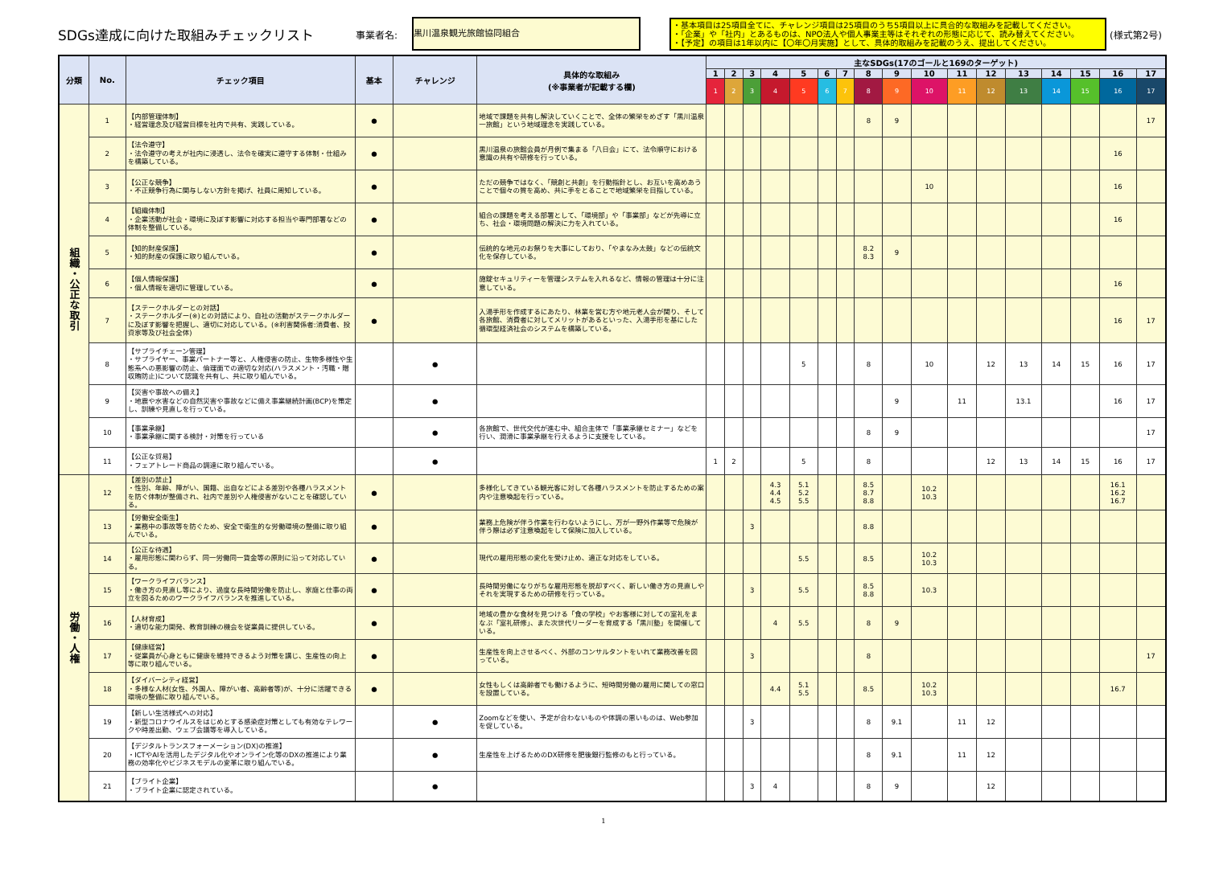SDGs達成に向けた取組みチェックリスト
事業者名:
黒川温泉観光旅館協同組合
・基本項目は25項目全てに、チャレンジ項目は25項目のうち5項目以上に具合的な取組みを記載してください。
・「企業」や「社内」とあるものは、NPO法人や個人事業主等はそれぞれの形態に応じて、読み替えてください。
・【予定】の項目は1年以内に【〇年〇月実施】として、具体的取組みを記載のうえ、提出してください。
(様式第2号)
| 分類 | No. | チェック項目 | 基本 | チャレンジ | 具体的な取組み (※事業者が記載する欄) | 主なSDGs(17のゴールと169のターゲット) | | | | | | | | | | | | | | | | |
| --- | --- | --- | --- | --- | --- | --- | --- | --- | --- | --- | --- | --- | --- | --- | --- | --- | --- | --- | --- | --- | --- | --- |
| | | | | | | 1 | 2 | 3 | 4 | 5 | 6 | 7 | 8 | 9 | 10 | 11 | 12 | 13 | 14 | 15 | 16 | 17 |
| | | | | | | 1 | 2 | 3 | 4 | 5 | 6 | 7 | 8 | 9 | 10 | 11 | 12 | 13 | 14 | 15 | 16 | 17 |
| 組織・公正な取引 | 1 | 【内部管理体制】 ・経営理念及び経営目標を社内で共有、実践している。 | ● | | 地域で課題を共有し解決していくことで、全体の繁栄をめざす「黒川温泉一旅館」という地域理念を実践している。 | | | | | | | | 8 | 9 | | | | | | | | 17 |
| | 2 | 【法令遵守】 ・法令遵守の考えが社内に浸透し、法令を確実に遵守する体制・仕組みを構築している。 | ● | | 黒川温泉の旅館会員が月例で集まる「八日会」にて、法令順守における意識の共有や研修を行っている。 | | | | | | | | | | | | | | | | 16 | |
| | 3 | 【公正な競争】 ・不正競争行為に関与しない方針を掲げ、社員に周知している。 | ● | | ただの競争ではなく、「競創と共創」を行動指針とし、お互いを高めあうことで個々の質を高め、共に手をとることで地域繁栄を目指している。 | | | | | | | | | | 10 | | | | | | 16 | |
| | 4 | 【組織体制】 ・企業活動が社会・環境に及ぼす影響に対応する担当や専門部署などの体制を整備している。 | ● | | 組合の課題を考える部署として、「環境部」や「事業部」などが先導に立ち、社会・環境問題の解決に力を入れている。 | | | | | | | | | | | | | | | | 16 | |
| | 5 | 【知的財産保護】 ・知的財産の保護に取り組んでいる。 | ● | | 伝統的な地元のお祭りを大事にしており、「やまなみ太鼓」などの伝統文化を保存している。 | | | | | | | | 8.2 8.3 | 9 | | | | | | | | |
| | 6 | 【個人情報保護】 ・個人情報を適切に管理している。 | ● | | 施錠セキュリティーを管理システムを入れるなど、情報の管理は十分に注意している。 | | | | | | | | | | | | | | | | 16 | |
| | 7 | 【ステークホルダーとの対話】 ・ステークホルダー(※)との対話により、自社の活動がステークホルダーに及ぼす影響を把握し、適切に対応している。(※利害関係者:消費者、投資家等及び社会全体) | ● | | 入湯手形を作成するにあたり、林業を営む方や地元老人会が関り、そして各旅館、消費者に対してメリットがあるといった、入湯手形を基にした循環型経済社会のシステムを構築している。 | | | | | | | | | | | | | | | | 16 | 17 |
| | 8 | 【サプライチェーン管理】 ・サプライヤー、事業パートナー等と、人権侵害の防止、生物多様性や生態系への悪影響の防止、倫理面での適切な対応(ハラスメント・汚職・贈収賄防止)について認識を共有し、共に取り組んでいる。 | | ● | | | | | | 5 | | | 8 | | 10 | | 12 | 13 | 14 | 15 | 16 | 17 |
| | 9 | 【災害や事故への備え】 ・地震や水害などの自然災害や事故などに備え事業継続計画(BCP)を策定し、訓練や見直しを行っている。 | | ● | | | | | | | | | | 9 | | 11 | | 13.1 | | | 16 | 17 |
| | 10 | 【事業承継】 ・事業承継に関する検討・対策を行っている | | ● | 各旅館で、世代交代が進む中、組合主体で「事業承継セミナー」などを行い、潤滑に事業承継を行えるように支援をしている。 | | | | | | | | 8 | 9 | | | | | | | | 17 |
| | 11 | 【公正な貿易】 ・フェアトレード商品の調達に取り組んでいる。 | | ● | | 1 | 2 | | | 5 | | | 8 | | | | 12 | 13 | 14 | 15 | 16 | 17 |
| 労働・人権 | 12 | 【差別の禁止】 ・性別、年齢、障がい、国籍、出自などによる差別や各種ハラスメントを防ぐ体制が整備され、社内で差別や人権侵害がないことを確認している。 | ● | | 多様化してきている観光客に対して各種ハラスメントを防止するための案内や注意喚起を行っている。 | | | | 4.3 4.4 4.5 | 5.1 5.2 5.5 | | | 8.5 8.7 8.8 | | 10.2 10.3 | | | | | | 16.1 16.2 16.7 | |
| | 13 | 【労働安全衛生】 ・業務中の事故等を防ぐため、安全で衛生的な労働環境の整備に取り組んでいる。 | ● | | 業務上危険が伴う作業を行わないようにし、万が一野外作業等で危険が伴う際は必ず注意喚起をして保険に加入している。 | | | 3 | | | | | 8.8 | | | | | | | | | |
| | 14 | 【公正な待遇】 ・雇用形態に関わらず、同一労働同一賃金等の原則に沿って対応している。 | ● | | 現代の雇用形態の変化を受け止め、適正な対応をしている。 | | | | | 5.5 | | | 8.5 | | 10.2 10.3 | | | | | | | |
| | 15 | 【ワークライフバランス】 ・働き方の見直し等により、過度な長時間労働を防止し、家庭と仕事の両立を図るためのワークライフバランスを推進している。 | ● | | 長時間労働になりがちな雇用形態を脱却すべく、新しい働き方の見直しやそれを実現するための研修を行っている。 | | | 3 | | 5.5 | | | 8.5 8.8 | | 10.3 | | | | | | | |
| | 16 | 【人材育成】 ・適切な能力開発、教育訓練の機会を従業員に提供している。 | ● | | 地域の豊かな食材を見つける「食の学校」やお客様に対しての室礼をまなぶ「室礼研修」、また次世代リーダーを育成する「黒川塾」を開催している。 | | | | 4 | 5.5 | | | 8 | 9 | | | | | | | | |
| | 17 | 【健康経営】 ・従業員が心身ともに健康を維持できるよう対策を講じ、生産性の向上等に取り組んでいる。 | ● | | 生産性を向上させるべく、外部のコンサルタントをいれて業務改善を図っている。 | | | 3 | | | | | 8 | | | | | | | | | 17 |
| | 18 | 【ダイバーシティ経営】 ・多様な人材(女性、外国人、障がい者、高齢者等)が、十分に活躍できる環境の整備に取り組んでいる。 | ● | | 女性もしくは高齢者でも働けるように、短時間労働の雇用に関しての窓口を設置している。 | | | | 4.4 | 5.1 5.5 | | | 8.5 | | 10.2 10.3 | | | | | | 16.7 | |
| | 19 | 【新しい生活様式への対応】 ・新型コロナウイルスをはじめとする感染症対策としても有効なテレワークや時差出勤、ウェブ会議等を導入している。 | | ● | Zoomなどを使い、予定が合わないものや体調の悪いものは、Web参加を促している。 | | | 3 | | | | | 8 | 9.1 | | 11 | 12 | | | | | |
| | 20 | 【デジタルトランスフォーメーション(DX)の推進】 ・ICTやAIを活用したデジタル化やオンライン化等のDXの推進により業務の効率化やビジネスモデルの変革に取り組んでいる。 | | ● | 生産性を上げるためのDX研修を肥後銀行監修のもと行っている。 | | | | | | | | 8 | 9.1 | | 11 | 12 | | | | | |
| | 21 | 【ブライト企業】 ・ブライト企業に認定されている。 | | ● | | | | 3 | 4 | | | | 8 | 9 | | | 12 | | | | | |
1